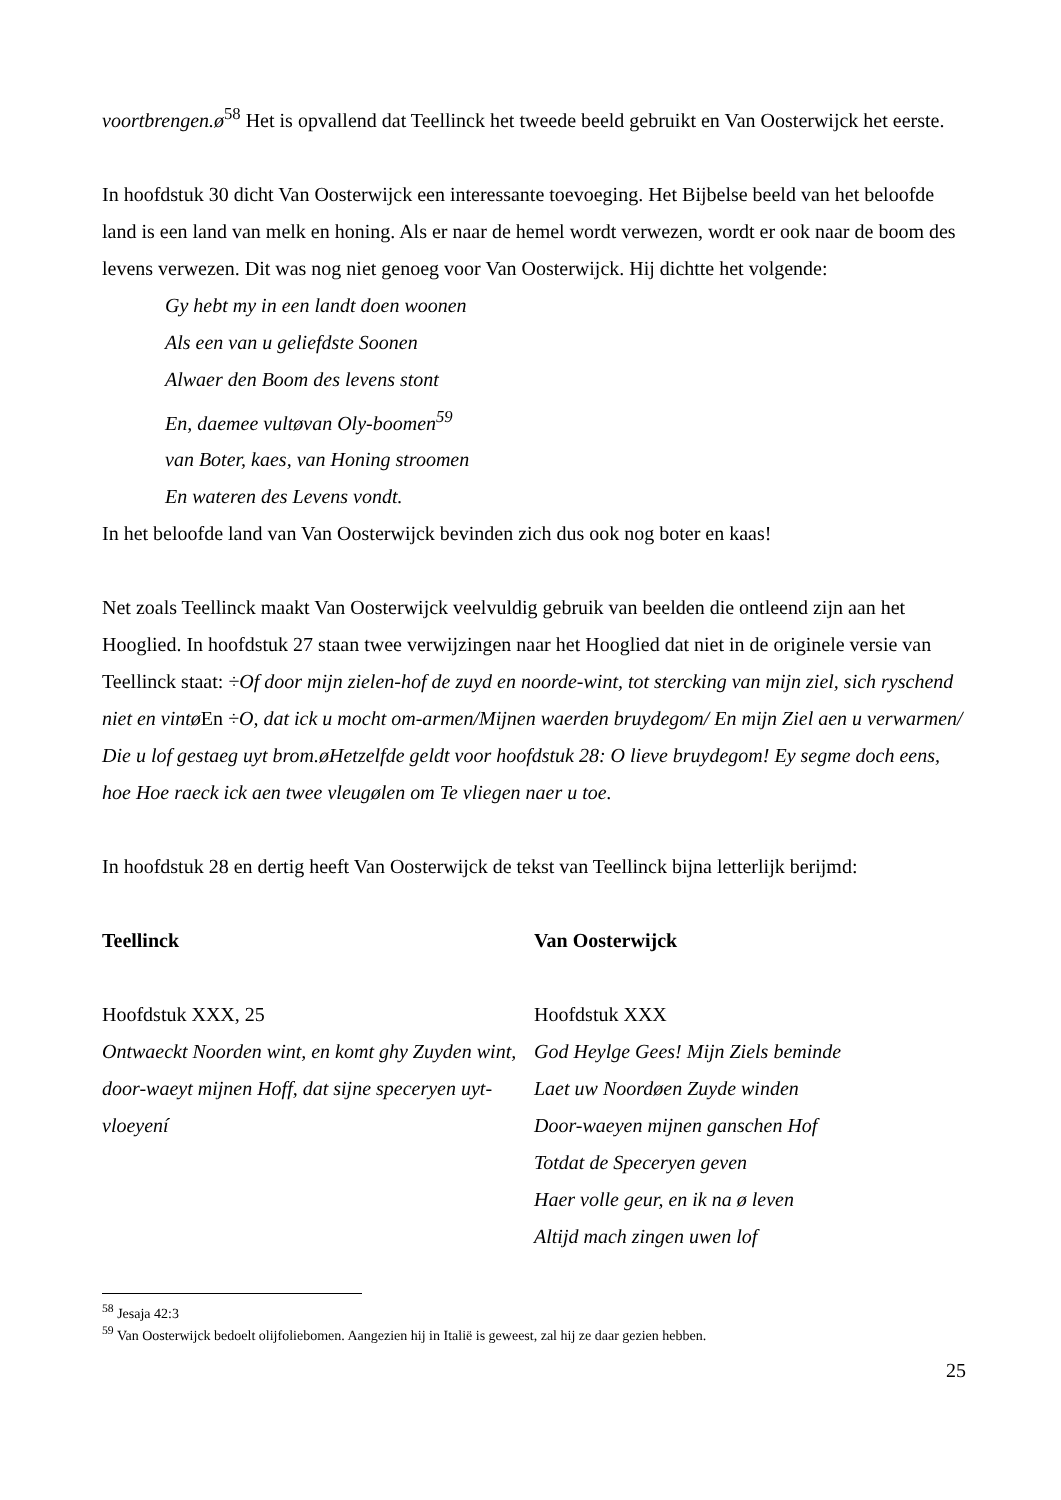voortbrengen.ø<sup>58</sup> Het is opvallend dat Teellinck het tweede beeld gebruikt en Van Oosterwijck het eerste.
In hoofdstuk 30 dicht Van Oosterwijck een interessante toevoeging. Het Bijbelse beeld van het beloofde land is een land van melk en honing. Als er naar de hemel wordt verwezen, wordt er ook naar de boom des levens verwezen. Dit was nog niet genoeg voor Van Oosterwijck. Hij dichtte het volgende:
Gy hebt my in een landt doen woonen
Als een van u geliefdste Soonen
Alwaer den Boom des levens stont
En, daemee vultøvan Oly-boomen<sup>59</sup>
van Boter, kaes, van Honing stroomen
En wateren des Levens vondt.
In het beloofde land van Van Oosterwijck bevinden zich dus ook nog boter en kaas!
Net zoals Teellinck maakt Van Oosterwijck veelvuldig gebruik van beelden die ontleend zijn aan het Hooglied. In hoofdstuk 27 staan twee verwijzingen naar het Hooglied dat niet in de originele versie van Teellinck staat: ÷Of door mijn zielen-hof de zuyd en noorde-wint, tot stercking van mijn ziel, sich ryschend niet en vintø En ÷O, dat ick u mocht om-armen/Mijnen waerden bruydegom/ En mijn Ziel aen u verwarmen/ Die u lof gestaeg uyt brom.øHetzelfde geldt voor hoofdstuk 28: O lieve bruydegom! Ey segme doch eens, hoe Hoe raeck ick aen twee vleugølen om Te vliegen naer u toe.
In hoofdstuk 28 en dertig heeft Van Oosterwijck de tekst van Teellinck bijna letterlijk berijmd:
Teellinck
Hoofdstuk XXX, 25
Ontwaeckt Noorden wint, en komt ghy Zuyden wint, door-waeyt mijnen Hoff, dat sijne speceryen uyt-vloeyení
Van Oosterwijck
Hoofdstuk XXX
God Heylge Gees! Mijn Ziels beminde
Laet uw Noordøen Zuyde winden
Door-waeyen mijnen ganschen Hof
Totdat de Speceryen geven
Haer volle geur, en ik na ø leven
Altijd mach zingen uwen lof
<sup>58</sup> Jesaja 42:3
<sup>59</sup> Van Oosterwijck bedoelt olijfoliebomen. Aangezien hij in Italië is geweest, zal hij ze daar gezien hebben.
25